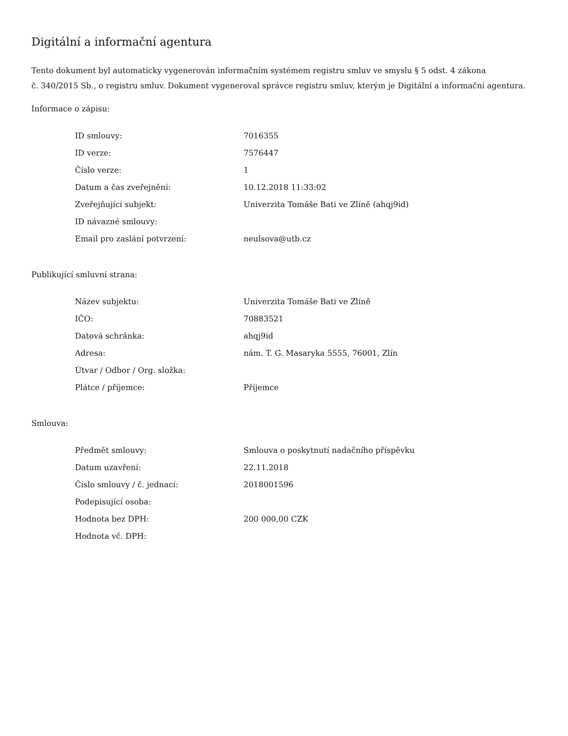Digitální a informační agentura
Tento dokument byl automaticky vygenerován informačním systémem registru smluv ve smyslu § 5 odst. 4 zákona
č. 340/2015 Sb., o registru smluv. Dokument vygeneroval správce registru smluv, kterým je Digitální a informační agentura.
Informace o zápisu:
| ID smlouvy: | 7016355 |
| ID verze: | 7576447 |
| Číslo verze: | 1 |
| Datum a čas zveřejnění: | 10.12.2018 11:33:02 |
| Zveřejňující subjekt: | Univerzita Tomáše Bati ve Zlíně (ahqj9id) |
| ID návazné smlouvy: | |
| Email pro zaslání potvrzení: | neulsova@utb.cz |
Publikující smluvní strana:
| Název subjektu: | Univerzita Tomáše Bati ve Zlíně |
| IČO: | 70883521 |
| Datová schránka: | ahqj9id |
| Adresa: | nám. T. G. Masaryka 5555, 76001, Zlín |
| Útvar / Odbor / Org. složka: | |
| Plátce / příjemce: | Příjemce |
Smlouva:
| Předmět smlouvy: | Smlouva o poskytnutí nadačního příspěvku |
| Datum uzavření: | 22.11.2018 |
| Číslo smlouvy / č. jednací: | 2018001596 |
| Podepisující osoba: | |
| Hodnota bez DPH: | 200 000,00 CZK |
| Hodnota vč. DPH: | |